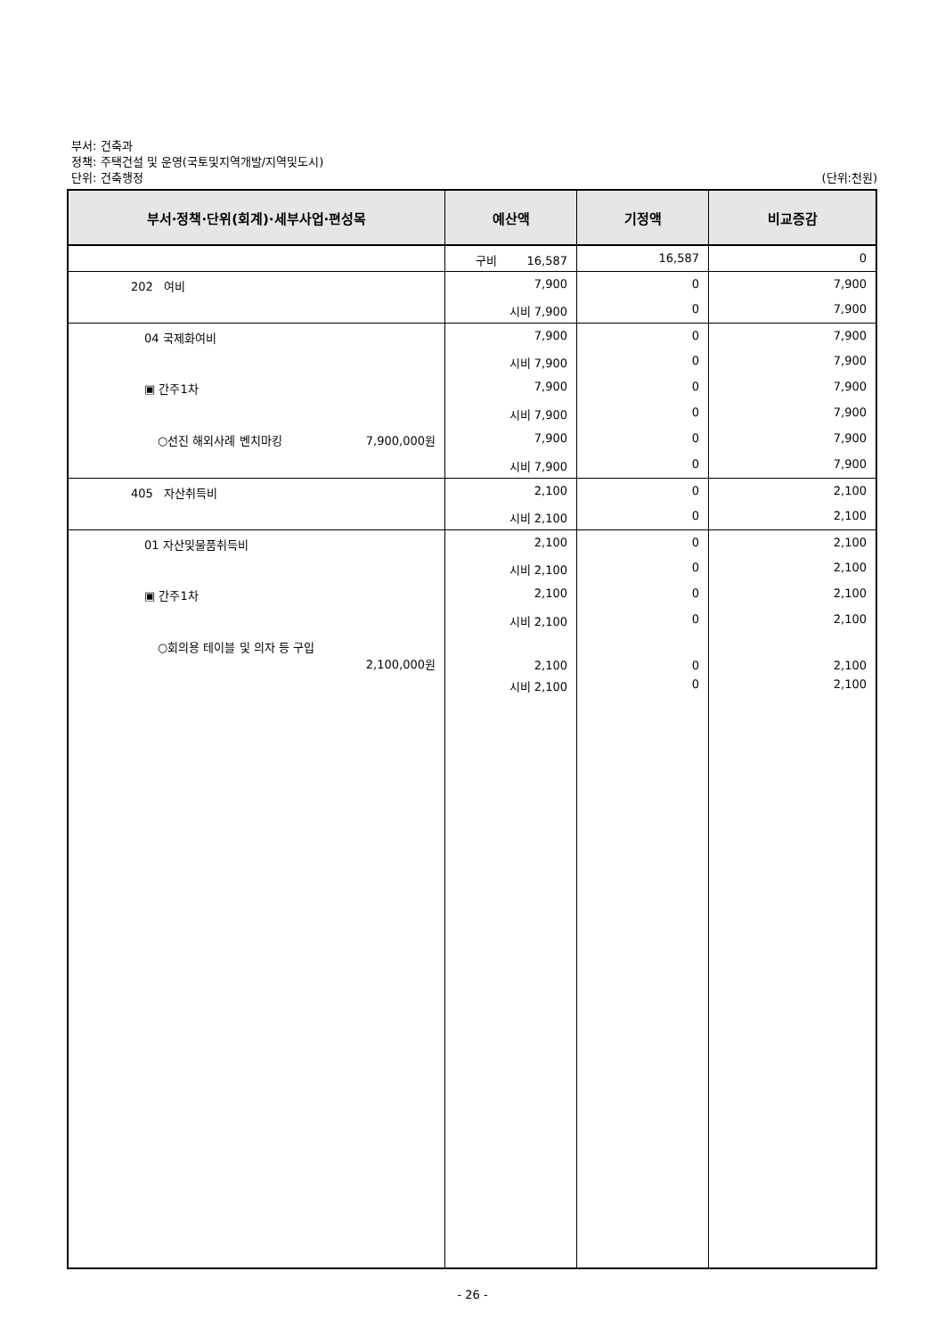부서: 건축과
정책: 주택건설 및 운영(국토및지역개발/지역및도시)
단위: 건축행정
(단위:천원)
| 부서·정책·단위(회계)·세부사업·편성목 | 예산액 | 기정액 | 비교증감 |
| --- | --- | --- | --- |
| | 구비 16,587 | 16,587 | 0 |
| 202 여비 | 7,900 | 0 | 7,900 |
| | 시비 7,900 | 0 | 7,900 |
| 04 국제화여비 | 7,900 | 0 | 7,900 |
| | 시비 7,900 | 0 | 7,900 |
| ▣ 간주1차 | 7,900 | 0 | 7,900 |
| | 시비 7,900 | 0 | 7,900 |
| ○선진 해외사례 벤치마킹 7,900,000원 | 7,900 | 0 | 7,900 |
| | 시비 7,900 | 0 | 7,900 |
| 405 자산취득비 | 2,100 | 0 | 2,100 |
| | 시비 2,100 | 0 | 2,100 |
| 01 자산및물품취득비 | 2,100 | 0 | 2,100 |
| | 시비 2,100 | 0 | 2,100 |
| ▣ 간주1차 | 2,100 | 0 | 2,100 |
| | 시비 2,100 | 0 | 2,100 |
| ○회의용 테이블 및 의자 등 구입 2,100,000원 | 2,100 | 0 | 2,100 |
| | 시비 2,100 | 0 | 2,100 |
- 26 -